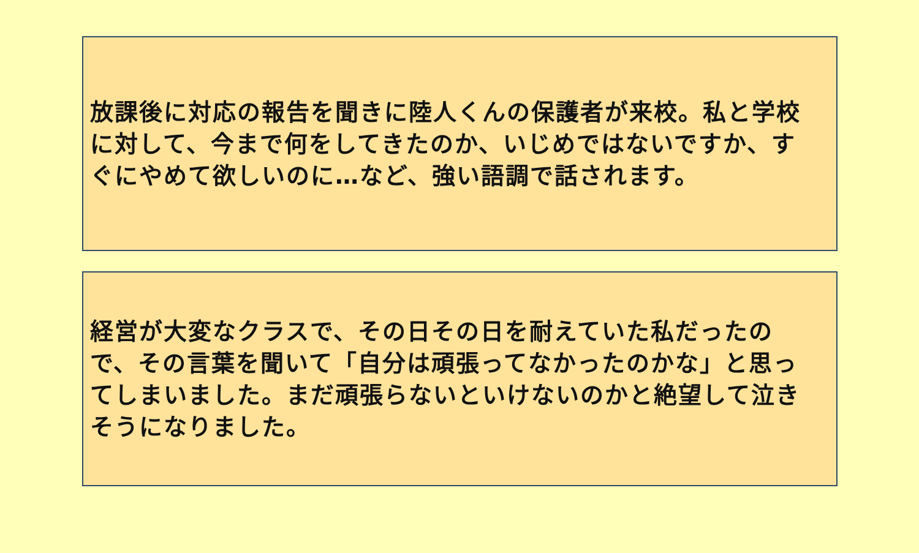放課後に対応の報告を聞きに陸人くんの保護者が来校。私と学校に対して、今まで何をしてきたのか、いじめではないですか、すぐにやめて欲しいのに…など、強い語調で話されます。
経営が大変なクラスで、その日その日を耐えていた私だったので、その言葉を聞いて「自分は頑張ってなかったのかな」と思ってしまいました。まだ頑張らないといけないのかと絶望して泣きそうになりました。